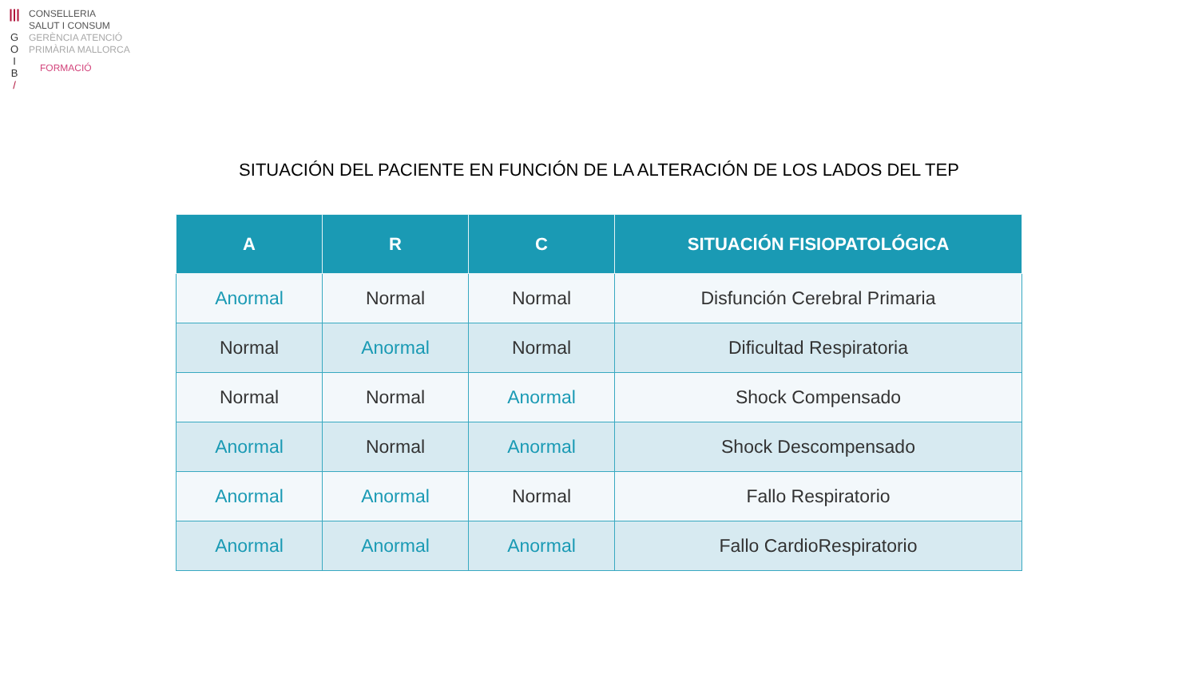|||
G
O
I
B
/
CONSELLERIA
SALUT I CONSUM
GERÈNCIA ATENCIÓ
PRIMÀRIA MALLORCA
FORMACIÓ
SITUACIÓN DEL PACIENTE EN FUNCIÓN DE LA ALTERACIÓN DE LOS LADOS DEL TEP
| A | R | C | SITUACIÓN FISIOPATOLÓGICA |
| --- | --- | --- | --- |
| Anormal | Normal | Normal | Disfunción Cerebral Primaria |
| Normal | Anormal | Normal | Dificultad Respiratoria |
| Normal | Normal | Anormal | Shock Compensado |
| Anormal | Normal | Anormal | Shock Descompensado |
| Anormal | Anormal | Normal | Fallo Respiratorio |
| Anormal | Anormal | Anormal | Fallo CardioRespiratorio |